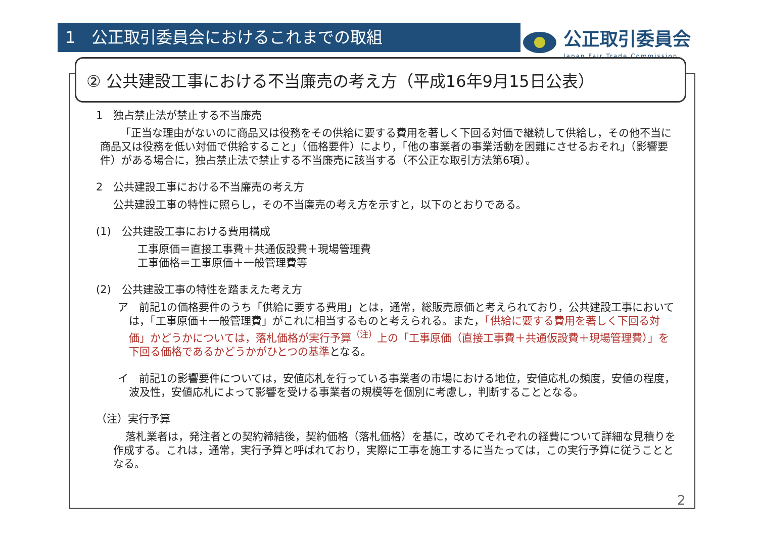1　公正取引委員会におけるこれまでの取組
公正取引委員会
Japan Fair Trade Commission
② 公共建設工事における不当廉売の考え方（平成16年9月15日公表）
1　独占禁止法が禁止する不当廉売
「正当な理由がないのに商品又は役務をその供給に要する費用を著しく下回る対価で継続して供給し，その他不当に商品又は役務を低い対価で供給すること」（価格要件）により，「他の事業者の事業活動を困難にさせるおそれ」（影響要件）がある場合に，独占禁止法で禁止する不当廉売に該当する（不公正な取引方法第6項）。
2　公共建設工事における不当廉売の考え方
公共建設工事の特性に照らし，その不当廉売の考え方を示すと，以下のとおりである。
(1)　公共建設工事における費用構成
工事原価＝直接工事費＋共通仮設費＋現場管理費
工事価格＝工事原価＋一般管理費等
(2)　公共建設工事の特性を踏まえた考え方
ア　前記1の価格要件のうち「供給に要する費用」とは，通常，総販売原価と考えられており，公共建設工事においては，「工事原価＋一般管理費」がこれに相当するものと考えられる。また，「供給に要する費用を著しく下回る対価」かどうかについては，落札価格が実行予算<sup>（注）</sup>上の「工事原価（直接工事費＋共通仮設費＋現場管理費）」を下回る価格であるかどうかがひとつの基準となる。
イ　前記1の影響要件については，安値応札を行っている事業者の市場における地位，安値応札の頻度，安値の程度，波及性，安値応札によって影響を受ける事業者の規模等を個別に考慮し，判断することとなる。
（注）実行予算
落札業者は，発注者との契約締結後，契約価格（落札価格）を基に，改めてそれぞれの経費について詳細な見積りを作成する。これは，通常，実行予算と呼ばれており，実際に工事を施工するに当たっては，この実行予算に従うこととなる。
2